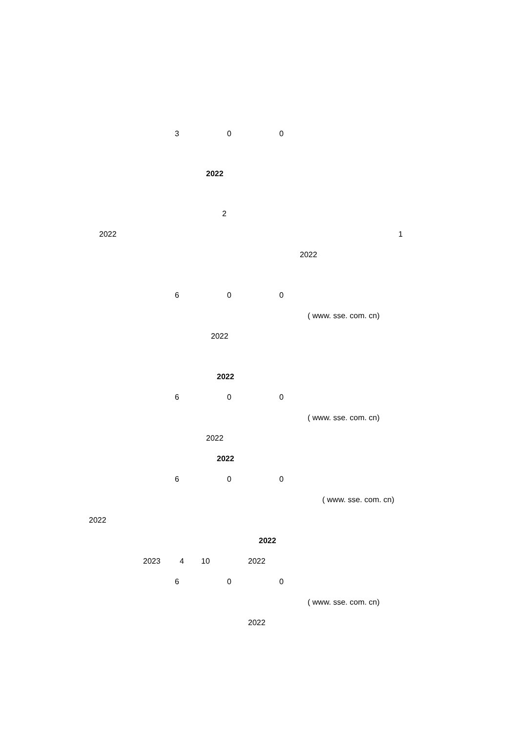3 0 0
2022
2
2022 1
2022
6 0 0
( www. sse. com. cn)
2022
2022
6 0 0
( www. sse. com. cn)
2022
2022
6 0 0
( www. sse. com. cn)
2022
2022
2023 4 10 2022
6 0 0
( www. sse. com. cn)
2022